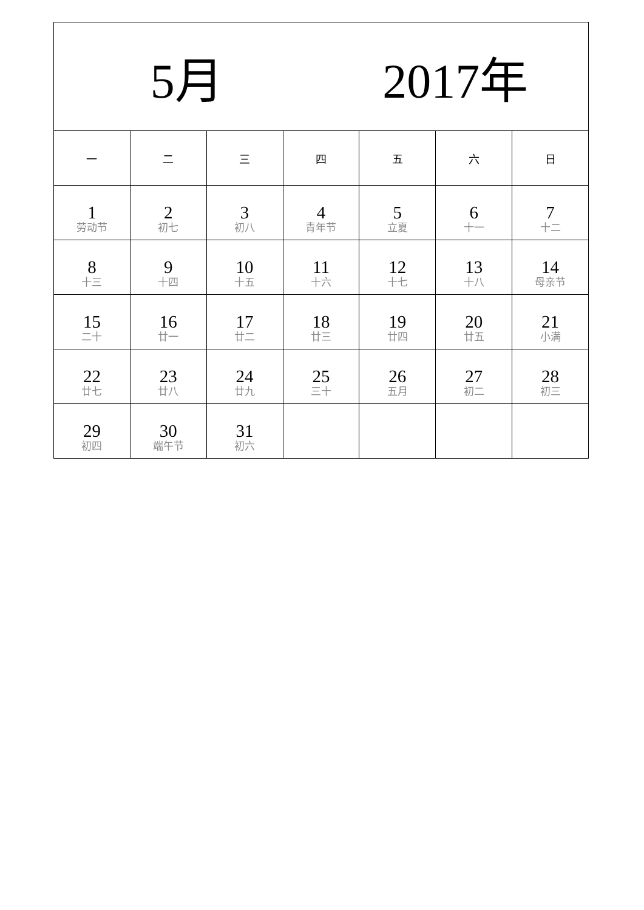| 5月 2017年 | | | | | | |
| --- | --- | --- | --- | --- | --- | --- |
| 一 | 二 | 三 | 四 | 五 | 六 | 日 |
| 1 劳动节 | 2 初七 | 3 初八 | 4 青年节 | 5 立夏 | 6 十一 | 7 十二 |
| 8 十三 | 9 十四 | 10 十五 | 11 十六 | 12 十七 | 13 十八 | 14 母亲节 |
| 15 二十 | 16 廿一 | 17 廿二 | 18 廿三 | 19 廿四 | 20 廿五 | 21 小满 |
| 22 廿七 | 23 廿八 | 24 廿九 | 25 三十 | 26 五月 | 27 初二 | 28 初三 |
| 29 初四 | 30 端午节 | 31 初六 | | | | |